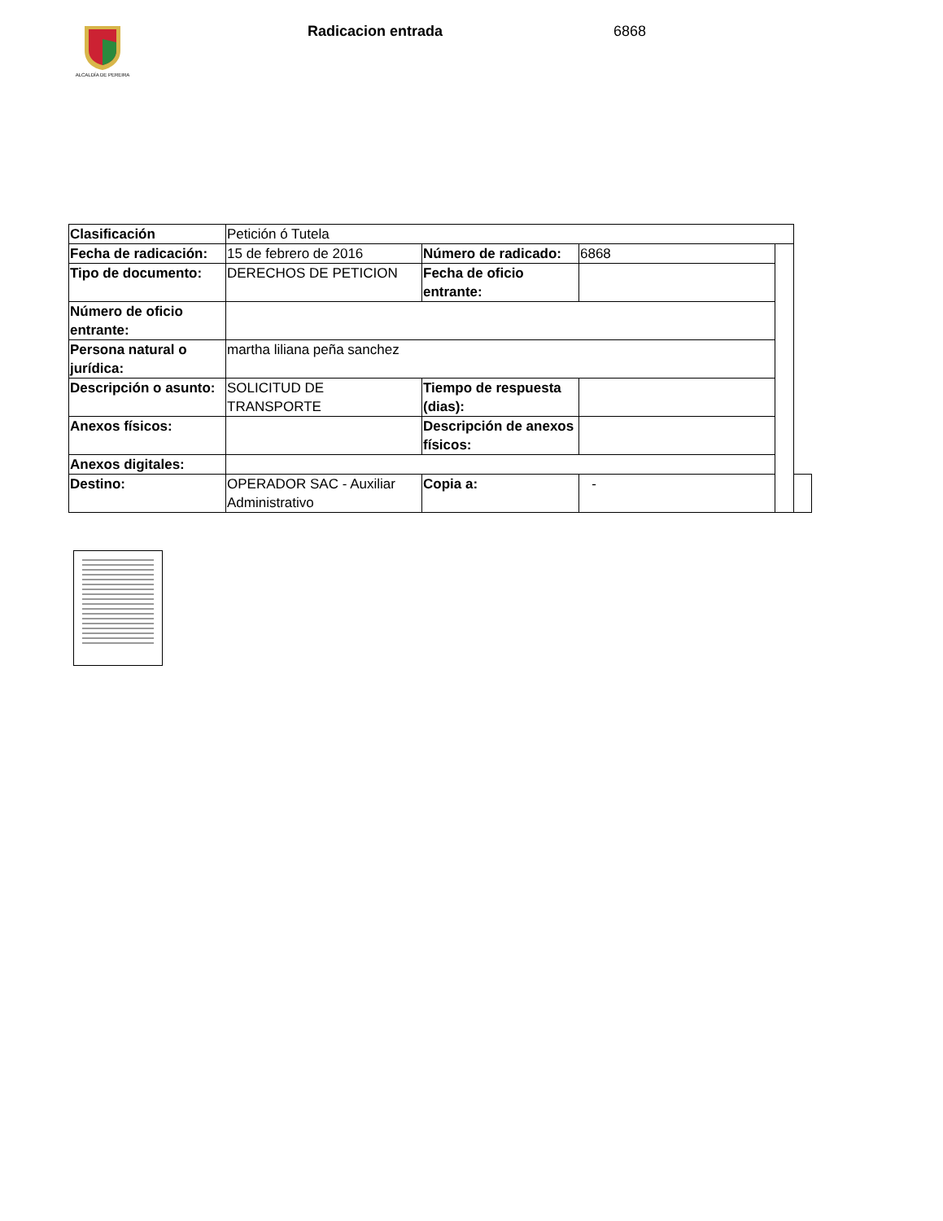ALCALDÍA DE PEREIRA
Radicacion entrada 6868
| Clasificación | Petición ó Tutela | | | | |
| Fecha de radicación: | 15 de febrero de 2016 | Número de radicado: | 6868 | | |
| Tipo de documento: | DERECHOS DE PETICION | Fecha de oficio entrante: | | | |
| Número de oficio entrante: | | | | | |
| Persona natural o jurídica: | martha liliana peña sanchez | | | | |
| Descripción o asunto: | SOLICITUD DE TRANSPORTE | Tiempo de respuesta (dias): | | | |
| Anexos físicos: | | Descripción de anexos físicos: | | | |
| Anexos digitales: | | | | | |
| Destino: | OPERADOR SAC - Auxiliar Administrativo | Copia a: | - | | |